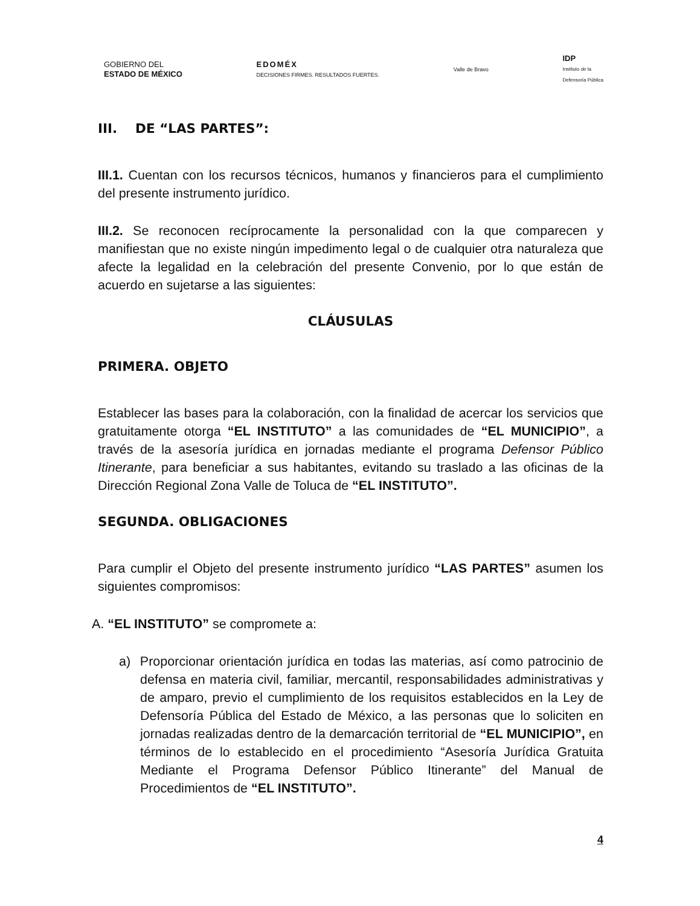GOBIERNO DEL
ESTADO DE MÉXICO
EDOMÉX
DECISIONES FIRMES. RESULTADOS FUERTES.
Valle de Bravo
IDP
Instituto de la
Defensoría Pública
III. DE “LAS PARTES”:
III.1. Cuentan con los recursos técnicos, humanos y financieros para el cumplimiento del presente instrumento jurídico.
III.2. Se reconocen recíprocamente la personalidad con la que comparecen y manifiestan que no existe ningún impedimento legal o de cualquier otra naturaleza que afecte la legalidad en la celebración del presente Convenio, por lo que están de acuerdo en sujetarse a las siguientes:
CLÁUSULAS
PRIMERA. OBJETO
Establecer las bases para la colaboración, con la finalidad de acercar los servicios que gratuitamente otorga “EL INSTITUTO” a las comunidades de “EL MUNICIPIO”, a través de la asesoría jurídica en jornadas mediante el programa Defensor Público Itinerante, para beneficiar a sus habitantes, evitando su traslado a las oficinas de la Dirección Regional Zona Valle de Toluca de “EL INSTITUTO”.
SEGUNDA. OBLIGACIONES
Para cumplir el Objeto del presente instrumento jurídico “LAS PARTES” asumen los siguientes compromisos:
A. “EL INSTITUTO” se compromete a:
a) Proporcionar orientación jurídica en todas las materias, así como patrocinio de defensa en materia civil, familiar, mercantil, responsabilidades administrativas y de amparo, previo el cumplimiento de los requisitos establecidos en la Ley de Defensoría Pública del Estado de México, a las personas que lo soliciten en jornadas realizadas dentro de la demarcación territorial de “EL MUNICIPIO”, en términos de lo establecido en el procedimiento “Asesoría Jurídica Gratuita Mediante el Programa Defensor Público Itinerante” del Manual de Procedimientos de “EL INSTITUTO”.
4